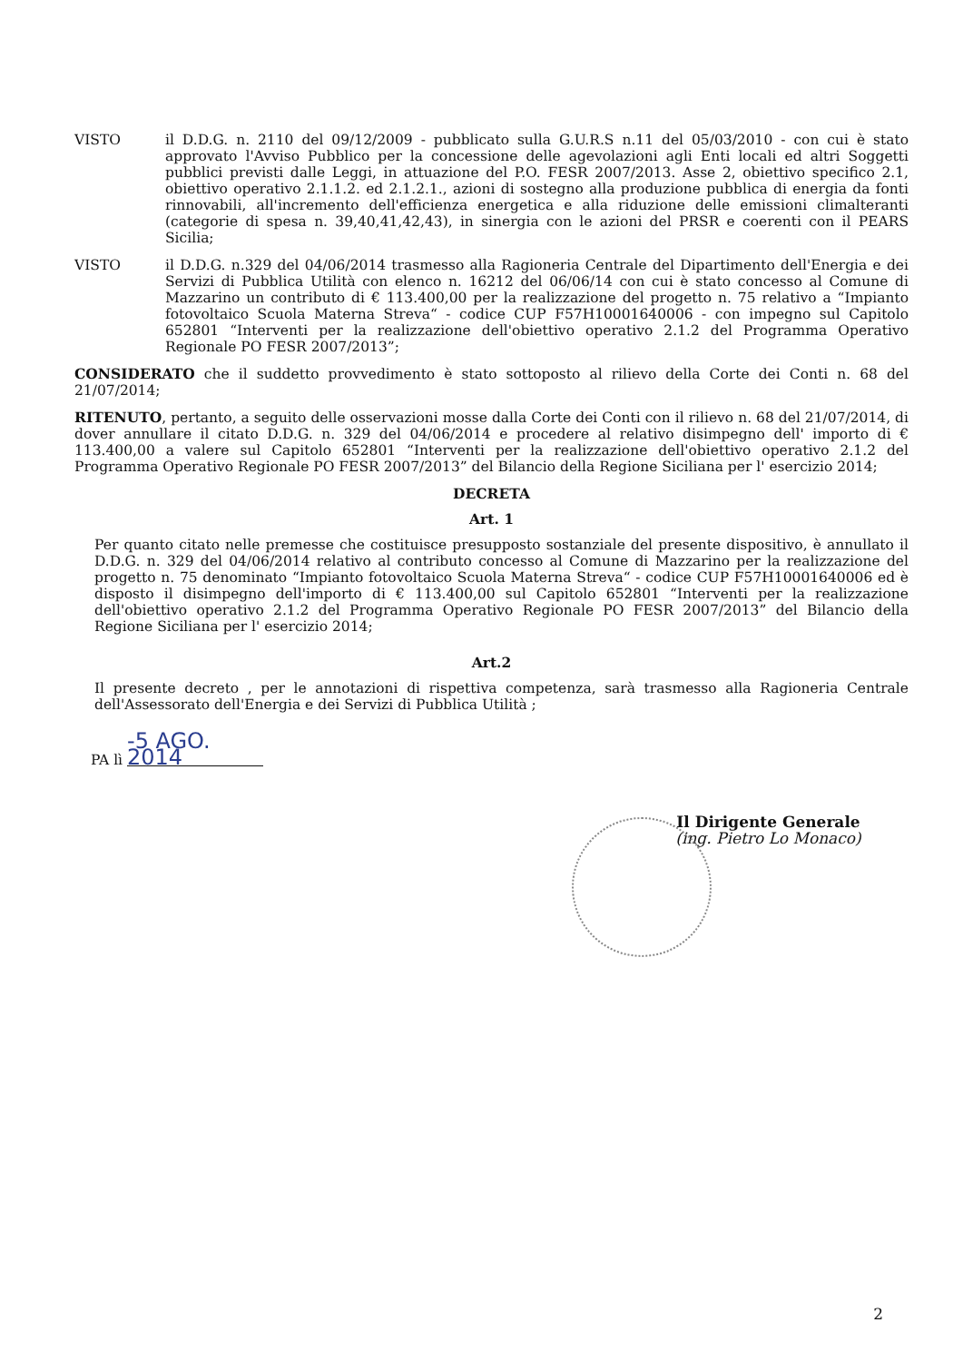VISTO il D.D.G. n. 2110 del 09/12/2009 - pubblicato sulla G.U.R.S n.11 del 05/03/2010 - con cui è stato approvato l'Avviso Pubblico per la concessione delle agevolazioni agli Enti locali ed altri Soggetti pubblici previsti dalle Leggi, in attuazione del P.O. FESR 2007/2013. Asse 2, obiettivo specifico 2.1, obiettivo operativo 2.1.1.2. ed 2.1.2.1., azioni di sostegno alla produzione pubblica di energia da fonti rinnovabili, all'incremento dell'efficienza energetica e alla riduzione delle emissioni climalteranti (categorie di spesa n. 39,40,41,42,43), in sinergia con le azioni del PRSR e coerenti con il PEARS Sicilia;
VISTO il D.D.G. n.329 del 04/06/2014 trasmesso alla Ragioneria Centrale del Dipartimento dell'Energia e dei Servizi di Pubblica Utilità con elenco n. 16212 del 06/06/14 con cui è stato concesso al Comune di Mazzarino un contributo di € 113.400,00 per la realizzazione del progetto n. 75 relativo a “Impianto fotovoltaico Scuola Materna Streva“ - codice CUP F57H10001640006 - con impegno sul Capitolo 652801 “Interventi per la realizzazione dell'obiettivo operativo 2.1.2 del Programma Operativo Regionale PO FESR 2007/2013”;
CONSIDERATO che il suddetto provvedimento è stato sottoposto al rilievo della Corte dei Conti n. 68 del 21/07/2014;
RITENUTO, pertanto, a seguito delle osservazioni mosse dalla Corte dei Conti con il rilievo n. 68 del 21/07/2014, di dover annullare il citato D.D.G. n. 329 del 04/06/2014 e procedere al relativo disimpegno dell' importo di € 113.400,00 a valere sul Capitolo 652801 “Interventi per la realizzazione dell'obiettivo operativo 2.1.2 del Programma Operativo Regionale PO FESR 2007/2013” del Bilancio della Regione Siciliana per l' esercizio 2014;
DECRETA
Art. 1
Per quanto citato nelle premesse che costituisce presupposto sostanziale del presente dispositivo, è annullato il D.D.G. n. 329 del 04/06/2014 relativo al contributo concesso al Comune di Mazzarino per la realizzazione del progetto n. 75 denominato “Impianto fotovoltaico Scuola Materna Streva“ - codice CUP F57H10001640006 ed è disposto il disimpegno dell'importo di € 113.400,00 sul Capitolo 652801 “Interventi per la realizzazione dell'obiettivo operativo 2.1.2 del Programma Operativo Regionale PO FESR 2007/2013” del Bilancio della Regione Siciliana per l' esercizio 2014;
Art.2
Il presente decreto , per le annotazioni di rispettiva competenza, sarà trasmesso alla Ragioneria Centrale dell'Assessorato dell'Energia e dei Servizi di Pubblica Utilità ;
PA lì -5 AGO. 2014
Il Dirigente Generale
(ing. Pietro Lo Monaco)
2